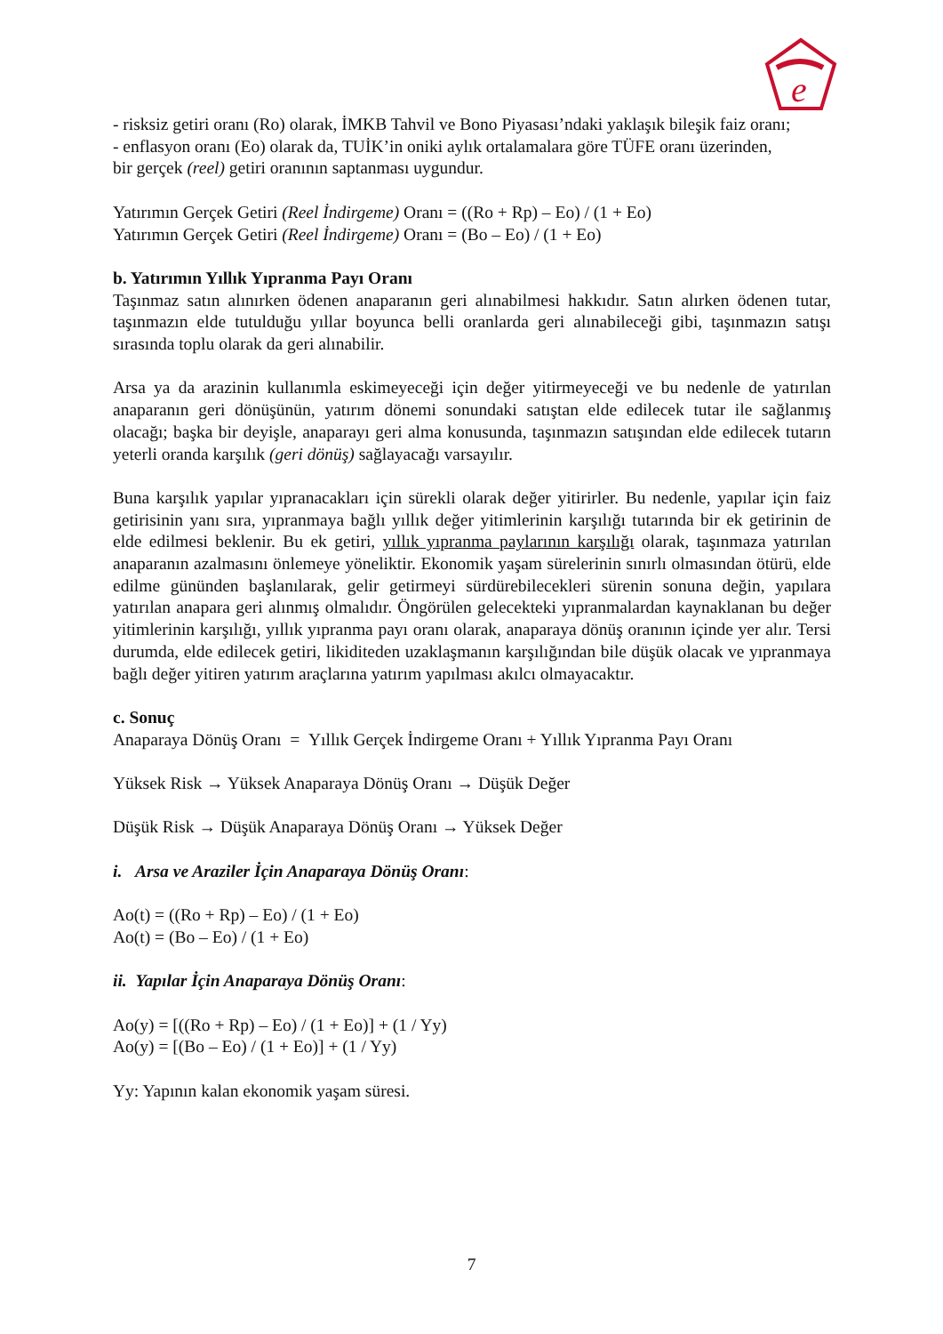e
- risksiz getiri oranı (Ro) olarak, İMKB Tahvil ve Bono Piyasası’ndaki yaklaşık bileşik faiz oranı;
- enflasyon oranı (Eo) olarak da, TUİK’in oniki aylık ortalamalara göre TÜFE oranı üzerinden,
bir gerçek (reel) getiri oranının saptanması uygundur.
Yatırımın Gerçek Getiri (Reel İndirgeme) Oranı = ((Ro + Rp) – Eo) / (1 + Eo)
Yatırımın Gerçek Getiri (Reel İndirgeme) Oranı = (Bo – Eo) / (1 + Eo)
b. Yatırımın Yıllık Yıpranma Payı Oranı
Taşınmaz satın alınırken ödenen anaparanın geri alınabilmesi hakkıdır. Satın alırken ödenen tutar, taşınmazın elde tutulduğu yıllar boyunca belli oranlarda geri alınabileceği gibi, taşınmazın satışı sırasında toplu olarak da geri alınabilir.
Arsa ya da arazinin kullanımla eskimeyeceği için değer yitirmeyeceği ve bu nedenle de yatırılan anaparanın geri dönüşünün, yatırım dönemi sonundaki satıştan elde edilecek tutar ile sağlanmış olacağı; başka bir deyişle, anaparayı geri alma konusunda, taşınmazın satışından elde edilecek tutarın yeterli oranda karşılık (geri dönüş) sağlayacağı varsayılır.
Buna karşılık yapılar yıpranacakları için sürekli olarak değer yitirirler. Bu nedenle, yapılar için faiz getirisinin yanı sıra, yıpranmaya bağlı yıllık değer yitimlerinin karşılığı tutarında bir ek getirinin de elde edilmesi beklenir. Bu ek getiri, yıllık yıpranma paylarının karşılığı olarak, taşınmaza yatırılan anaparanın azalmasını önlemeye yöneliktir. Ekonomik yaşam sürelerinin sınırlı olmasından ötürü, elde edilme gününden başlanılarak, gelir getirmeyi sürdürebilecekleri sürenin sonuna değin, yapılara yatırılan anapara geri alınmış olmalıdır. Öngörülen gelecekteki yıpranmalardan kaynaklanan bu değer yitimlerinin karşılığı, yıllık yıpranma payı oranı olarak, anaparaya dönüş oranının içinde yer alır. Tersi durumda, elde edilecek getiri, likiditeden uzaklaşmanın karşılığından bile düşük olacak ve yıpranmaya bağlı değer yitiren yatırım araçlarına yatırım yapılması akılcı olmayacaktır.
c. Sonuç
Anaparaya Dönüş Oranı = Yıllık Gerçek İndirgeme Oranı + Yıllık Yıpranma Payı Oranı
Yüksek Risk → Yüksek Anaparaya Dönüş Oranı → Düşük Değer
Düşük Risk → Düşük Anaparaya Dönüş Oranı → Yüksek Değer
i. Arsa ve Araziler İçin Anaparaya Dönüş Oranı:
Ao(t) = ((Ro + Rp) – Eo) / (1 + Eo)
Ao(t) = (Bo – Eo) / (1 + Eo)
ii. Yapılar İçin Anaparaya Dönüş Oranı:
Ao(y) = [((Ro + Rp) – Eo) / (1 + Eo)] + (1 / Yy)
Ao(y) = [(Bo – Eo) / (1 + Eo)] + (1 / Yy)
Yy: Yapının kalan ekonomik yaşam süresi.
7